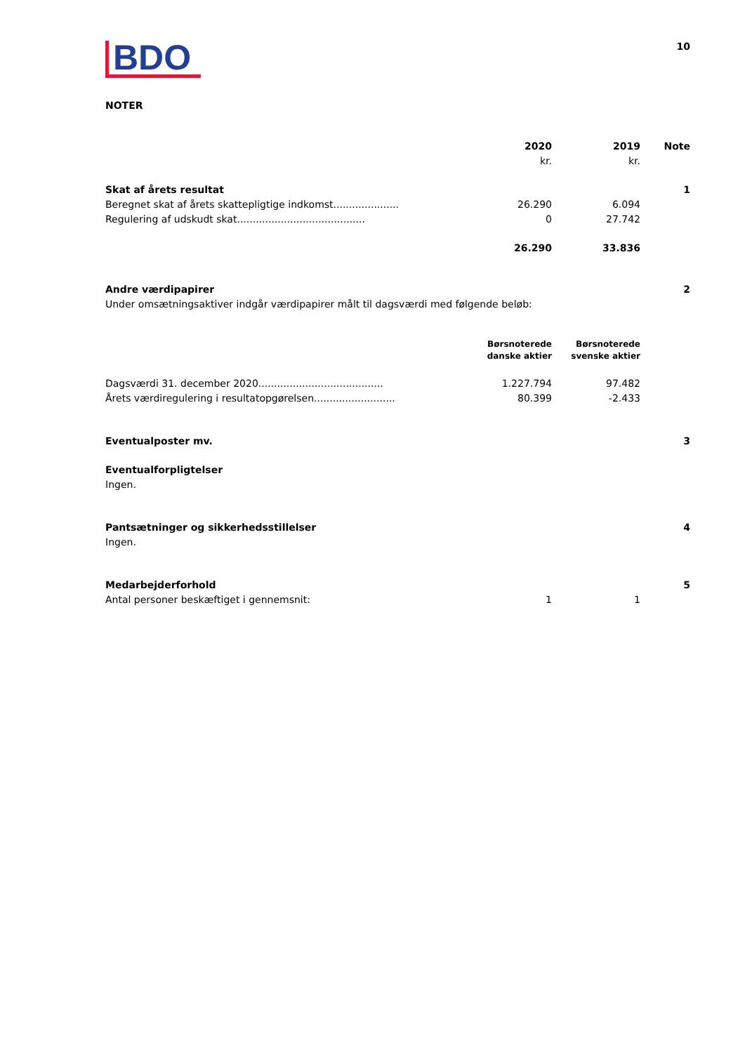BDO
10
NOTER
| | 2020 kr. | 2019 kr. | Note |
| --- | --- | --- | --- |
| Skat af årets resultat | | | 1 |
| Beregnet skat af årets skattepligtige indkomst..................... | 26.290 | 6.094 | |
| Regulering af udskudt skat......................................... | 0 | 27.742 | |
| | 26.290 | 33.836 | |
| Andre værdipapirer | | | 2 |
| Under omsætningsaktiver indgår værdipapirer målt til dagsværdi med følgende beløb: | | | |
| | Børsnoterede danske aktier | Børsnoterede svenske aktier | |
| Dagsværdi 31. december 2020........................................ | 1.227.794 | 97.482 | |
| Årets værdiregulering i resultatopgørelsen.......................... | 80.399 | -2.433 | |
| Eventualposter mv. | | | 3 |
| Eventualforpligtelser | | | |
| Ingen. | | | |
| Pantsætninger og sikkerhedsstillelser | | | 4 |
| Ingen. | | | |
| Medarbejderforhold | | | 5 |
| Antal personer beskæftiget i gennemsnit: | 1 | 1 | |